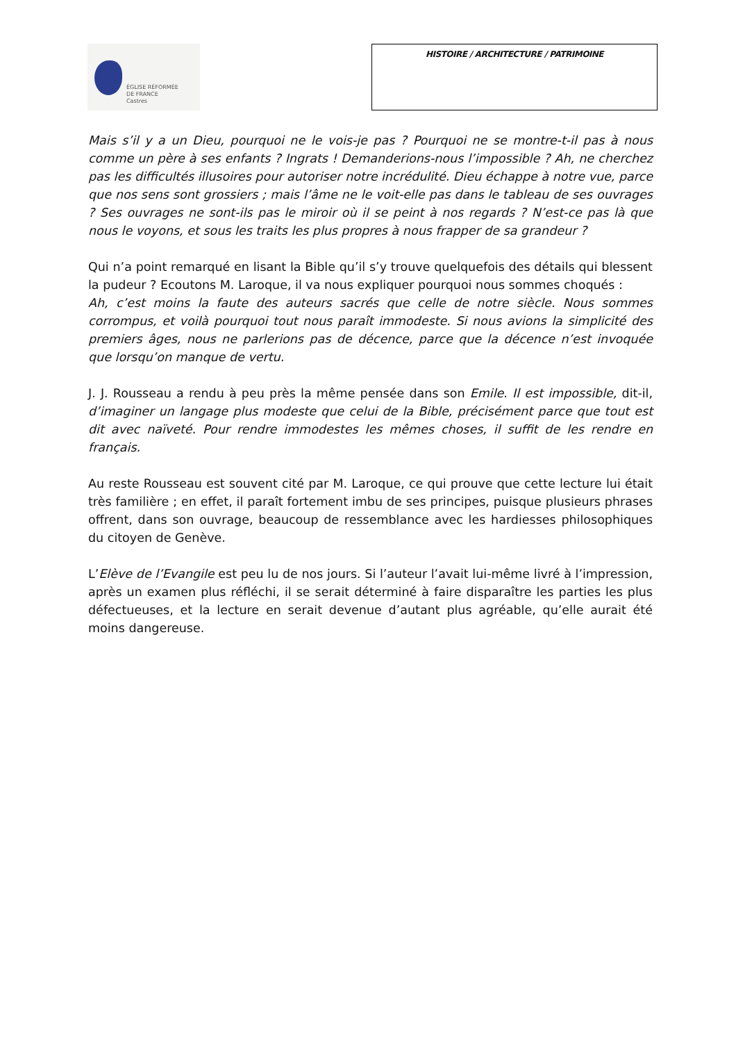ÉGLISE RÉFORMÉE
DE FRANCE
Castres
HISTOIRE / ARCHITECTURE / PATRIMOINE
Mais s’il y a un Dieu, pourquoi ne le vois-je pas ? Pourquoi ne se montre-t-il pas à nous comme un père à ses enfants ? Ingrats ! Demanderions-nous l’impossible ? Ah, ne cherchez pas les difficultés illusoires pour autoriser notre incrédulité. Dieu échappe à notre vue, parce que nos sens sont grossiers ; mais l’âme ne le voit-elle pas dans le tableau de ses ouvrages ? Ses ouvrages ne sont-ils pas le miroir où il se peint à nos regards ? N’est-ce pas là que nous le voyons, et sous les traits les plus propres à nous frapper de sa grandeur ?
Qui n’a point remarqué en lisant la Bible qu’il s’y trouve quelquefois des détails qui blessent la pudeur ? Ecoutons M. Laroque, il va nous expliquer pourquoi nous sommes choqués :
Ah, c’est moins la faute des auteurs sacrés que celle de notre siècle. Nous sommes corrompus, et voilà pourquoi tout nous paraît immodeste. Si nous avions la simplicité des premiers âges, nous ne parlerions pas de décence, parce que la décence n’est invoquée que lorsqu’on manque de vertu.
J. J. Rousseau a rendu à peu près la même pensée dans son Emile. Il est impossible, dit-il, d’imaginer un langage plus modeste que celui de la Bible, précisément parce que tout est dit avec naïveté. Pour rendre immodestes les mêmes choses, il suffit de les rendre en français.
Au reste Rousseau est souvent cité par M. Laroque, ce qui prouve que cette lecture lui était très familière ; en effet, il paraît fortement imbu de ses principes, puisque plusieurs phrases offrent, dans son ouvrage, beaucoup de ressemblance avec les hardiesses philosophiques du citoyen de Genève.
L’Elève de l’Evangile est peu lu de nos jours. Si l’auteur l’avait lui-même livré à l’impression, après un examen plus réfléchi, il se serait déterminé à faire disparaître les parties les plus défectueuses, et la lecture en serait devenue d’autant plus agréable, qu’elle aurait été moins dangereuse.